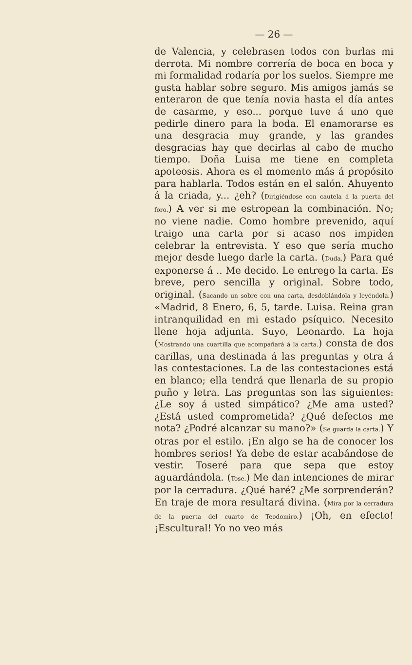— 26 —
de Valencia, y celebrasen todos con burlas mi derrota. Mi nombre correría de boca en boca y mi formalidad rodaría por los suelos. Siempre me gusta hablar sobre seguro. Mis amigos jamás se enteraron de que tenía novia hasta el día antes de casarme, y eso... porque tuve á uno que pedirle dinero para la boda. El enamorarse es una desgracia muy grande, y las grandes desgracias hay que decirlas al cabo de mucho tiempo. Doña Luisa me tiene en completa apoteosis. Ahora es el momento más á propósito para hablarla. Todos están en el salón. Ahuyento á la criada, y... ¿eh? (Dirigiéndose con cautela á la puerta del foro.) A ver si me estropean la combinación. No; no viene nadie. Como hombre prevenido, aquí traigo una carta por si acaso nos impiden celebrar la entrevista. Y eso que sería mucho mejor desde luego darle la carta. (Duda.) Para qué exponerse á .. Me decido. Le entrego la carta. Es breve, pero sencilla y original. Sobre todo, original. (Sacando un sobre con una carta, desdoblándola y leyéndola.) «Madrid, 8 Enero, 6, 5, tarde. Luisa. Reina gran intranquilidad en mi estado psíquico. Necesito llene hoja adjunta. Suyo, Leonardo. La hoja (Mostrando una cuartilla que acompañará á la carta.) consta de dos carillas, una destinada á las preguntas y otra á las contestaciones. La de las contestaciones está en blanco; ella tendrá que llenarla de su propio puño y letra. Las preguntas son las siguientes: ¿Le soy á usted simpático? ¿Me ama usted? ¿Está usted comprometida? ¿Qué defectos me nota? ¿Podré alcanzar su mano?» (Se guarda la carta.) Y otras por el estilo. ¡En algo se ha de conocer los hombres serios! Ya debe de estar acabándose de vestir. Toseré para que sepa que estoy aguardándola. (Tose.) Me dan intenciones de mirar por la cerradura. ¿Qué haré? ¿Me sorprenderán? En traje de mora resultará divina. (Mira por la cerradura de la puerta del cuarto de Teodomiro.) ¡Oh, en efecto! ¡Escultural! Yo no veo más